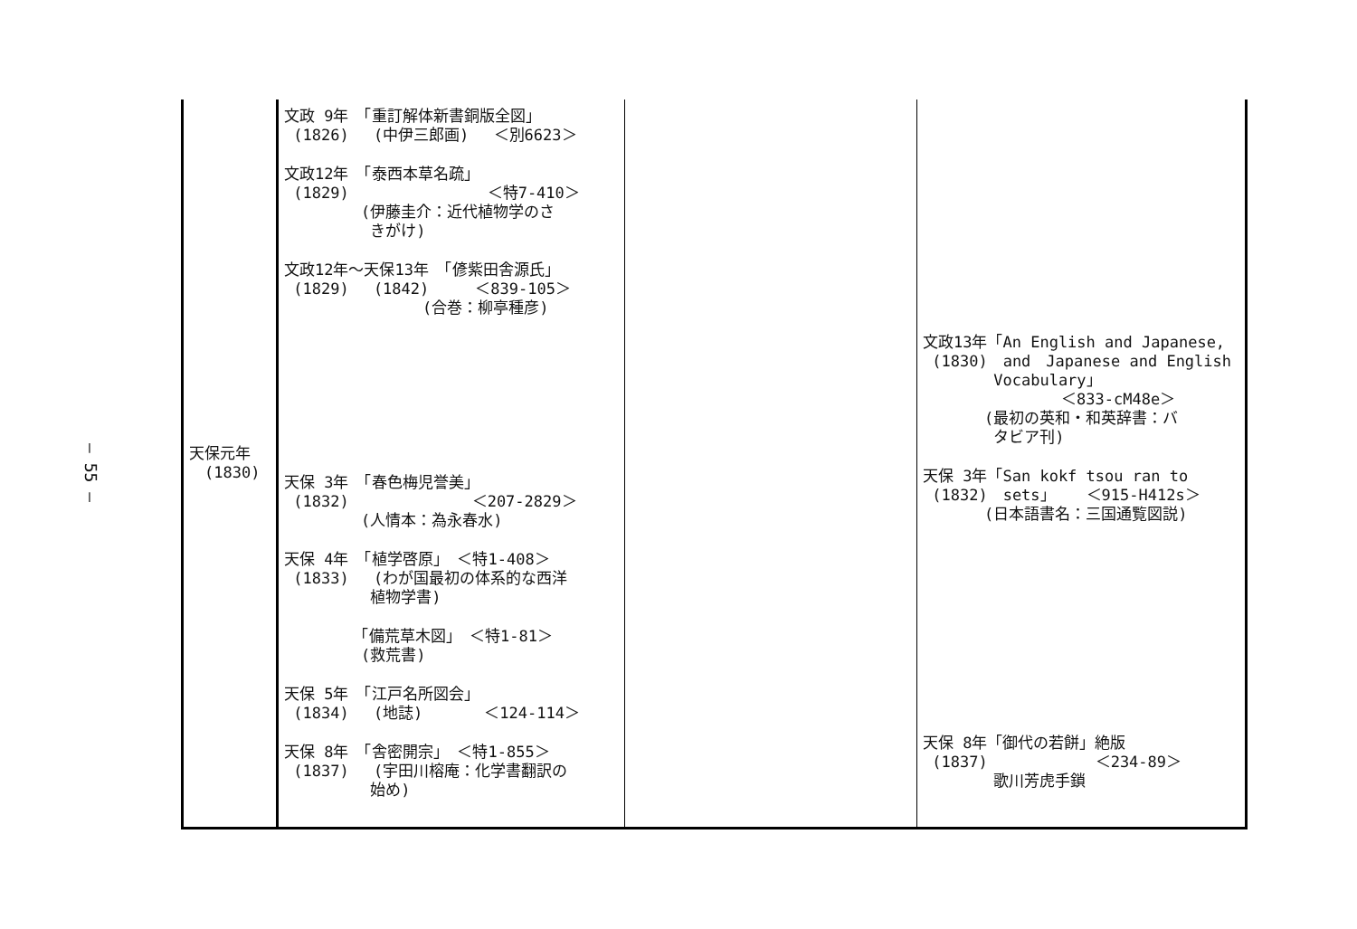— 55 —
| 天保元年 (1830) | 文政 9年 「重訂解体新書銅版全図」 (1826) (中伊三郎画) ＜別6623＞ 文政12年 「泰西本草名疏」 (1829) ＜特7-410＞ (伊藤圭介：近代植物学のさ きがけ) 文政12年～天保13年 「偐紫田舎源氏」 (1829) (1842) ＜839-105＞ (合巻：柳亭種彦) 天保 3年 「春色梅児誉美」 (1832) ＜207-2829＞ (人情本：為永春水) 天保 4年 「植学啓原」 ＜特1-408＞ (1833) (わが国最初の体系的な西洋 植物学書) 「備荒草木図」 ＜特1-81＞ (救荒書) 天保 5年 「江戸名所図会」 (1834) (地誌) ＜124-114＞ 天保 8年 「舎密開宗」 ＜特1-855＞ (1837) (宇田川榕庵：化学書翻訳の 始め) | | 文政13年「An English and Japanese, (1830) and Japanese and English Vocabulary」 ＜833-cM48e＞ (最初の英和・和英辞書：バ タビア刊) 天保 3年「San kokf tsou ran to (1832) sets」 ＜915-H412s＞ (日本語書名：三国通覧図説) 天保 8年「御代の若餅」絶版 (1837) ＜234-89＞ 歌川芳虎手鎖 |